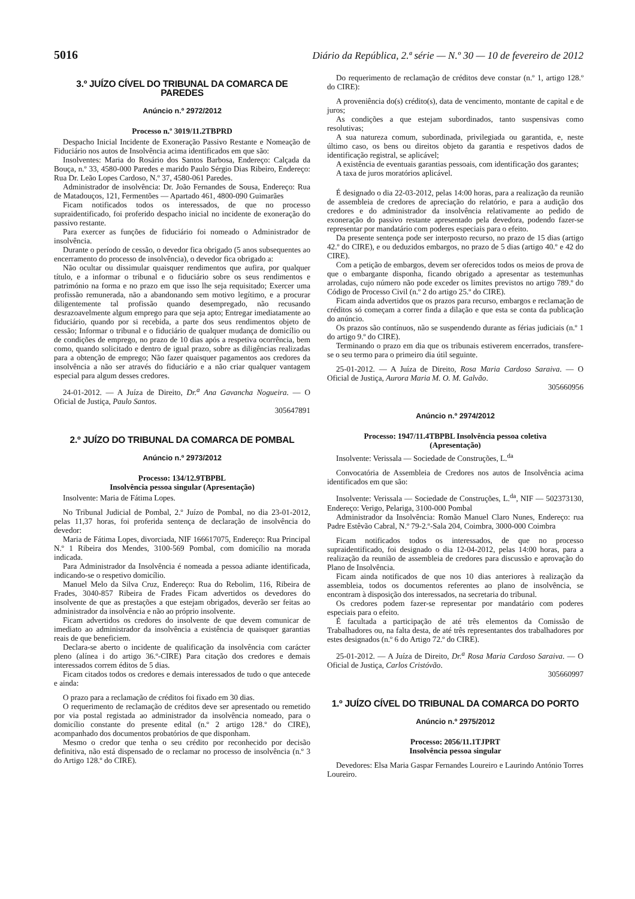5016 Diário da República, 2.ª série — N.º 30 — 10 de fevereiro de 2012
3.º JUÍZO CÍVEL DO TRIBUNAL DA COMARCA DE PAREDES
Anúncio n.º 2972/2012
Processo n.º 3019/11.2TBPRD
Despacho Inicial Incidente de Exoneração Passivo Restante e Nomeação de Fiduciário nos autos de Insolvência acima identificados em que são:
Insolventes: Maria do Rosário dos Santos Barbosa, Endereço: Calçada da Bouça, n.º 33, 4580-000 Paredes e marido Paulo Sérgio Dias Ribeiro, Endereço: Rua Dr. Leão Lopes Cardoso, N.º 37, 4580-061 Paredes.
Administrador de insolvência: Dr. João Fernandes de Sousa, Endereço: Rua de Matadouços, 121, Fermentões — Apartado 461, 4800-090 Guimarães
Ficam notificados todos os interessados, de que no processo supraidentificado, foi proferido despacho inicial no incidente de exoneração do passivo restante.
Para exercer as funções de fiduciário foi nomeado o Administrador de insolvência.
Durante o período de cessão, o devedor fica obrigado (5 anos subsequentes ao encerramento do processo de insolvência), o devedor fica obrigado a:
Não ocultar ou dissimular quaisquer rendimentos que aufira, por qualquer título, e a informar o tribunal e o fiduciário sobre os seus rendimentos e património na forma e no prazo em que isso lhe seja requisitado; Exercer uma profissão remunerada, não a abandonando sem motivo legítimo, e a procurar diligentemente tal profissão quando desempregado, não recusando desrazoavelmente algum emprego para que seja apto; Entregar imediatamente ao fiduciário, quando por si recebida, a parte dos seus rendimentos objeto de cessão; Informar o tribunal e o fiduciário de qualquer mudança de domicílio ou de condições de emprego, no prazo de 10 dias após a respetiva ocorrência, bem como, quando solicitado e dentro de igual prazo, sobre as diligências realizadas para a obtenção de emprego; Não fazer quaisquer pagamentos aos credores da insolvência a não ser através do fiduciário e a não criar qualquer vantagem especial para algum desses credores.
24-01-2012. — A Juíza de Direito, Dr.<sup>a</sup> Ana Gavancha Nogueira. — O Oficial de Justiça, Paulo Santos.
305647891
2.º JUÍZO DO TRIBUNAL DA COMARCA DE POMBAL
Anúncio n.º 2973/2012
Processo: 134/12.9TBPBL
Insolvência pessoa singular (Apresentação)
Insolvente: Maria de Fátima Lopes.
No Tribunal Judicial de Pombal, 2.º Juízo de Pombal, no dia 23-01-2012, pelas 11,37 horas, foi proferida sentença de declaração de insolvência do devedor:
Maria de Fátima Lopes, divorciada, NIF 166617075, Endereço: Rua Principal N.º 1 Ribeira dos Mendes, 3100-569 Pombal, com domicílio na morada indicada.
Para Administrador da Insolvência é nomeada a pessoa adiante identificada, indicando-se o respetivo domicílio.
Manuel Melo da Silva Cruz, Endereço: Rua do Rebolim, 116, Ribeira de Frades, 3040-857 Ribeira de Frades Ficam advertidos os devedores do insolvente de que as prestações a que estejam obrigados, deverão ser feitas ao administrador da insolvência e não ao próprio insolvente.
Ficam advertidos os credores do insolvente de que devem comunicar de imediato ao administrador da insolvência a existência de quaisquer garantias reais de que beneficiem.
Declara-se aberto o incidente de qualificação da insolvência com carácter pleno (alínea i do artigo 36.º-CIRE) Para citação dos credores e demais interessados correm éditos de 5 dias.
Ficam citados todos os credores e demais interessados de tudo o que antecede e ainda:
O prazo para a reclamação de créditos foi fixado em 30 dias.
O requerimento de reclamação de créditos deve ser apresentado ou remetido por via postal registada ao administrador da insolvência nomeado, para o domicílio constante do presente edital (n.º 2 artigo 128.º do CIRE), acompanhado dos documentos probatórios de que disponham.
Mesmo o credor que tenha o seu crédito por reconhecido por decisão definitiva, não está dispensado de o reclamar no processo de insolvência (n.º 3 do Artigo 128.º do CIRE).
Do requerimento de reclamação de créditos deve constar (n.º 1, artigo 128.º do CIRE):
A proveniência do(s) crédito(s), data de vencimento, montante de capital e de juros;
As condições a que estejam subordinados, tanto suspensivas como resolutivas;
A sua natureza comum, subordinada, privilegiada ou garantida, e, neste último caso, os bens ou direitos objeto da garantia e respetivos dados de identificação registral, se aplicável;
A existência de eventuais garantias pessoais, com identificação dos garantes;
A taxa de juros moratórios aplicável.
É designado o dia 22-03-2012, pelas 14:00 horas, para a realização da reunião de assembleia de credores de apreciação do relatório, e para a audição dos credores e do administrador da insolvência relativamente ao pedido de exoneração do passivo restante apresentado pela devedora, podendo fazer-se representar por mandatário com poderes especiais para o efeito.
Da presente sentença pode ser interposto recurso, no prazo de 15 dias (artigo 42.º do CIRE), e ou deduzidos embargos, no prazo de 5 dias (artigo 40.º e 42 do CIRE).
Com a petição de embargos, devem ser oferecidos todos os meios de prova de que o embargante disponha, ficando obrigado a apresentar as testemunhas arroladas, cujo número não pode exceder os limites previstos no artigo 789.º do Código de Processo Civil (n.º 2 do artigo 25.º do CIRE).
Ficam ainda advertidos que os prazos para recurso, embargos e reclamação de créditos só começam a correr finda a dilação e que esta se conta da publicação do anúncio.
Os prazos são contínuos, não se suspendendo durante as férias judiciais (n.º 1 do artigo 9.º do CIRE).
Terminando o prazo em dia que os tribunais estiverem encerrados, transfere-se o seu termo para o primeiro dia útil seguinte.
25-01-2012. — A Juíza de Direito, Rosa Maria Cardoso Saraiva. — O Oficial de Justiça, Aurora Maria M. O. M. Galvão.
305660956
Anúncio n.º 2974/2012
Processo: 1947/11.4TBPBL Insolvência pessoa coletiva
(Apresentação)
Insolvente: Verissala — Sociedade de Construções, L.<sup>da</sup>
Convocatória de Assembleia de Credores nos autos de Insolvência acima identificados em que são:
Insolvente: Verissala — Sociedade de Construções, L.<sup>da</sup>, NIF — 502373130, Endereço: Verigo, Pelariga, 3100-000 Pombal
Administrador da Insolvência: Romão Manuel Claro Nunes, Endereço: rua Padre Estêvão Cabral, N.º 79-2.º-Sala 204, Coimbra, 3000-000 Coimbra
Ficam notificados todos os interessados, de que no processo supraidentificado, foi designado o dia 12-04-2012, pelas 14:00 horas, para a realização da reunião de assembleia de credores para discussão e aprovação do Plano de Insolvência.
Ficam ainda notificados de que nos 10 dias anteriores à realização da assembleia, todos os documentos referentes ao plano de insolvência, se encontram à disposição dos interessados, na secretaria do tribunal.
Os credores podem fazer-se representar por mandatário com poderes especiais para o efeito.
É facultada a participação de até três elementos da Comissão de Trabalhadores ou, na falta desta, de até três representantes dos trabalhadores por estes designados (n.º 6 do Artigo 72.º do CIRE).
25-01-2012. — A Juíza de Direito, Dr.<sup>a</sup> Rosa Maria Cardoso Saraiva. — O Oficial de Justiça, Carlos Cristóvão.
305660997
1.º JUÍZO CÍVEL DO TRIBUNAL DA COMARCA DO PORTO
Anúncio n.º 2975/2012
Processo: 2056/11.1TJPRT
Insolvência pessoa singular
Devedores: Elsa Maria Gaspar Fernandes Loureiro e Laurindo António Torres Loureiro.